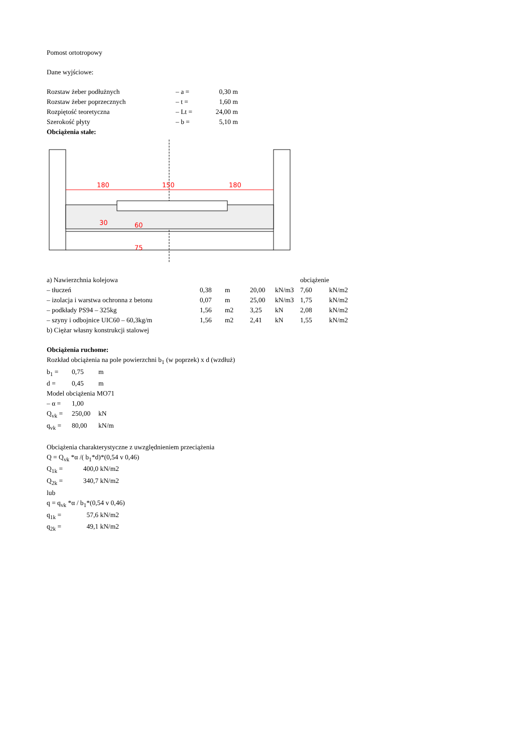Pomost ortotropowy
Dane wyjściowe:
| Rozstaw żeber podłużnych | – a = | 0,30 | m |
| Rozstaw żeber poprzecznych | – t = | 1,60 | m |
| Rozpiętość teoretyczna | – Lt = | 24,00 | m |
| Szerokość płyty | – b = | 5,10 | m |
Obciążenia stałe:
180
150
180
60
75
30
| a) Nawierzchnia kolejowa | | | | | obciążenie | |
| – tłuczeń | 0,38 | m | 20,00 | kN/m3 | 7,60 | kN/m2 |
| – izolacja i warstwa ochronna z betonu | 0,07 | m | 25,00 | kN/m3 | 1,75 | kN/m2 |
| – podkłady PS94 – 325kg | 1,56 | m2 | 3,25 | kN | 2,08 | kN/m2 |
| – szyny i odbojnice UIC60 – 60,3kg/m | 1,56 | m2 | 2,41 | kN | 1,55 | kN/m2 |
b) Ciężar własny konstrukcji stalowej
Obciążenia ruchome:
Rozkład obciążenia na pole powierzchni b<sub>1</sub> (w poprzek) x d (wzdłuż)
| b<sub>1</sub> = | 0,75 | m |
| d = | 0,45 | m |
Model obciążenia MO71
| – α = | 1,00 | |
| Q<sub>vk</sub> = | 250,00 | kN |
| q<sub>vk</sub> = | 80,00 | kN/m |
Obciążenia charakterystyczne z uwzględnieniem przeciążenia
Q = Q<sub>vk</sub> *α /( b<sub>1</sub>*d)*(0,54 v 0,46)
| Q<sub>1k</sub> = | 400,0 | kN/m2 |
| Q<sub>2k</sub> = | 340,7 | kN/m2 |
lub
q = q<sub>vk</sub> *α / b<sub>1</sub>*(0,54 v 0,46)
| q<sub>1k</sub> = | 57,6 | kN/m2 |
| q<sub>2k</sub> = | 49,1 | kN/m2 |